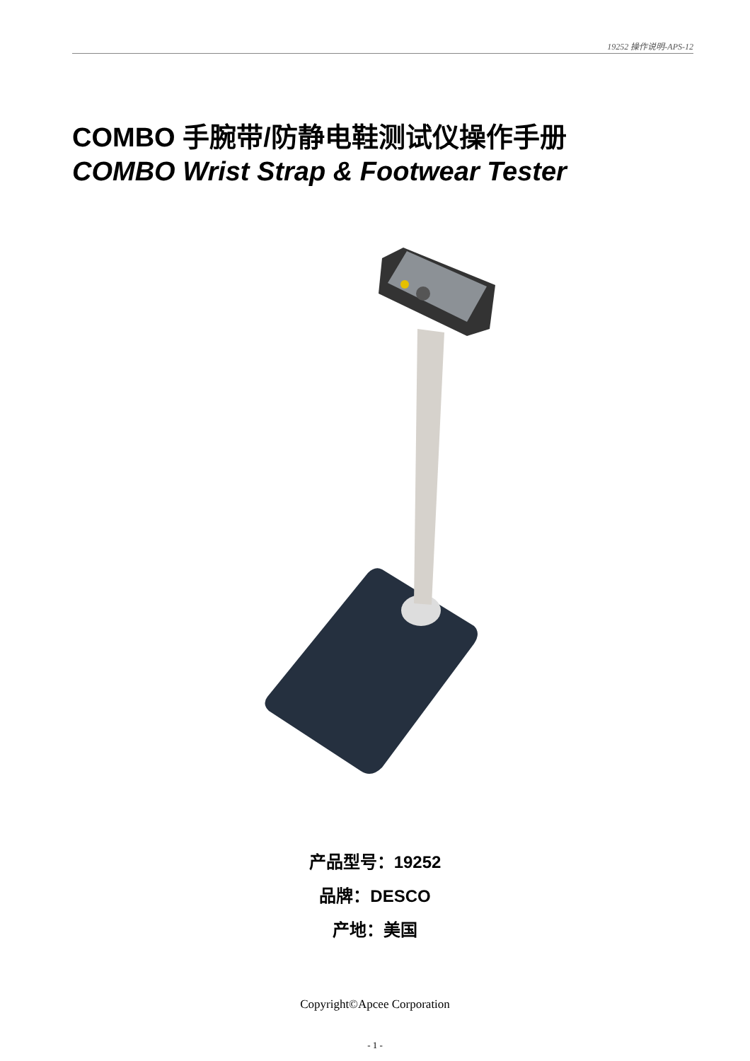19252 操作说明-APS-12
COMBO 手腕带/防静电鞋测试仪操作手册
COMBO Wrist Strap & Footwear Tester
产品型号：19252
品牌：DESCO
产地：美国
Copyright©Apcee Corporation
- 1 -